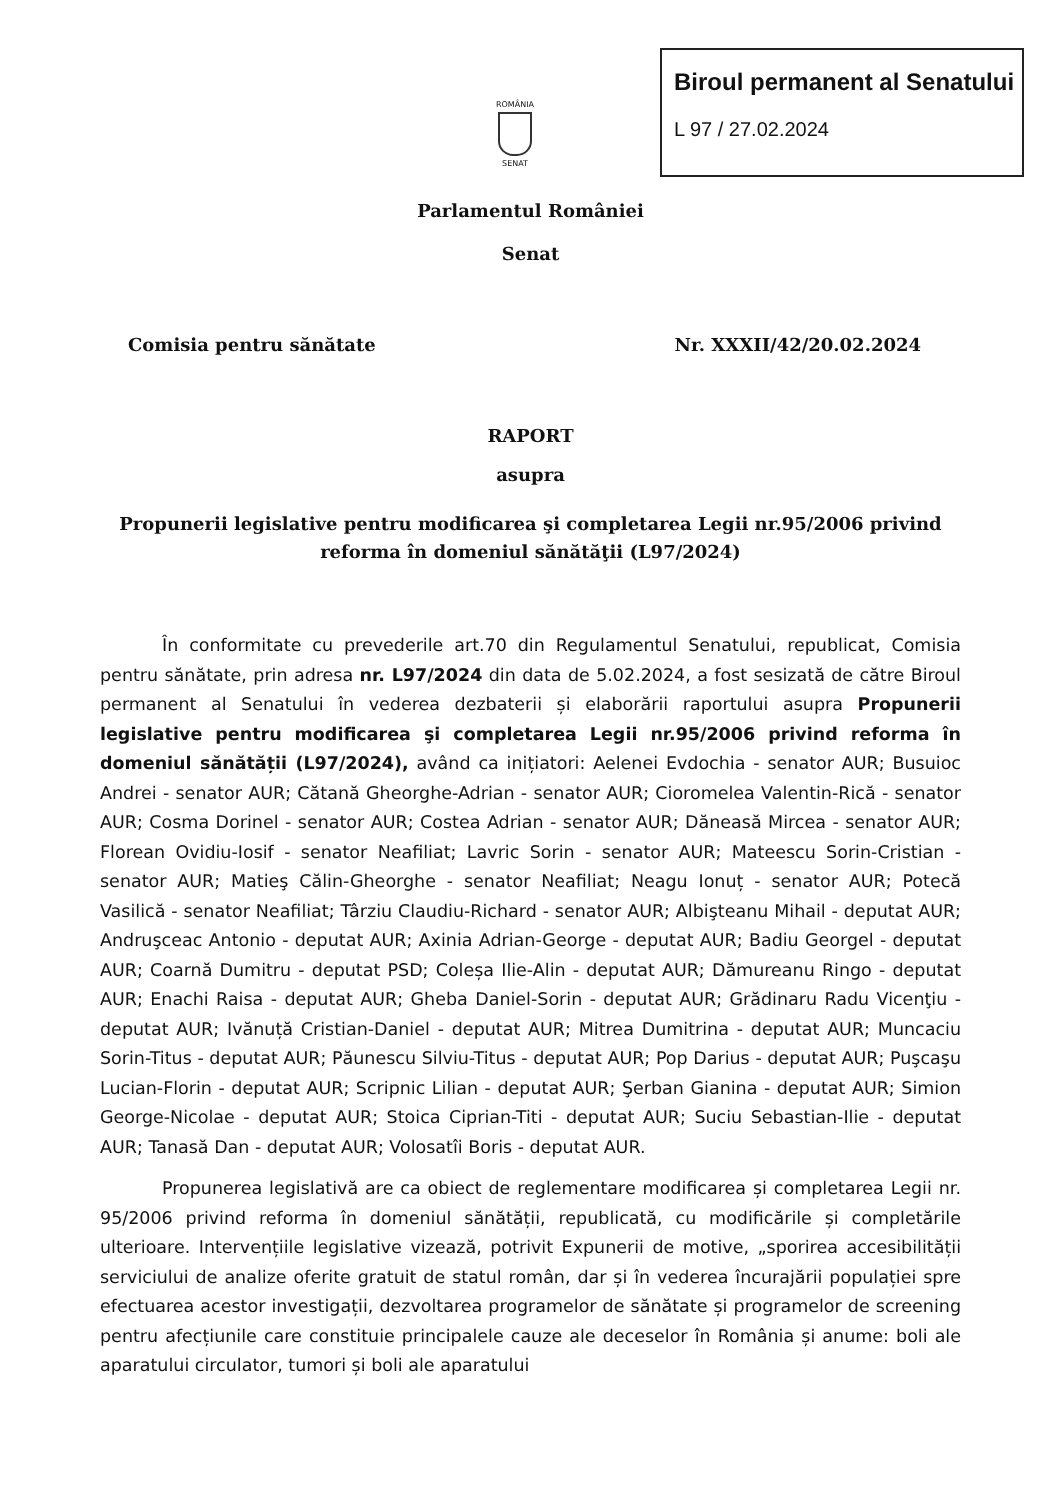Biroul permanent al Senatului
L 97 / 27.02.2024
ROMÂNIA
SENAT
Parlamentul României
Senat
Comisia pentru sănătate Nr. XXXII/42/20.02.2024
RAPORT
asupra
Propunerii legislative pentru modificarea şi completarea Legii nr.95/2006 privind reforma în domeniul sănătăţii (L97/2024)
În conformitate cu prevederile art.70 din Regulamentul Senatului, republicat, Comisia pentru sănătate, prin adresa nr. L97/2024 din data de 5.02.2024, a fost sesizată de către Biroul permanent al Senatului în vederea dezbaterii și elaborării raportului asupra Propunerii legislative pentru modificarea şi completarea Legii nr.95/2006 privind reforma în domeniul sănătății (L97/2024), având ca inițiatori: Aelenei Evdochia - senator AUR; Busuioc Andrei - senator AUR; Cătană Gheorghe-Adrian - senator AUR; Cioromelea Valentin-Rică - senator AUR; Cosma Dorinel - senator AUR; Costea Adrian - senator AUR; Dăneasă Mircea - senator AUR; Florean Ovidiu-Iosif - senator Neafiliat; Lavric Sorin - senator AUR; Mateescu Sorin-Cristian - senator AUR; Matieş Călin-Gheorghe - senator Neafiliat; Neagu Ionuț - senator AUR; Potecă Vasilică - senator Neafiliat; Târziu Claudiu-Richard - senator AUR; Albişteanu Mihail - deputat AUR; Andruşceac Antonio - deputat AUR; Axinia Adrian-George - deputat AUR; Badiu Georgel - deputat AUR; Coarnă Dumitru - deputat PSD; Coleșa Ilie-Alin - deputat AUR; Dămureanu Ringo - deputat AUR; Enachi Raisa - deputat AUR; Gheba Daniel-Sorin - deputat AUR; Grădinaru Radu Vicenţiu - deputat AUR; Ivănuță Cristian-Daniel - deputat AUR; Mitrea Dumitrina - deputat AUR; Muncaciu Sorin-Titus - deputat AUR; Păunescu Silviu-Titus - deputat AUR; Pop Darius - deputat AUR; Puşcaşu Lucian-Florin - deputat AUR; Scripnic Lilian - deputat AUR; Şerban Gianina - deputat AUR; Simion George-Nicolae - deputat AUR; Stoica Ciprian-Titi - deputat AUR; Suciu Sebastian-Ilie - deputat AUR; Tanasă Dan - deputat AUR; Volosatîi Boris - deputat AUR.
Propunerea legislativă are ca obiect de reglementare modificarea și completarea Legii nr. 95/2006 privind reforma în domeniul sănătății, republicată, cu modificările și completările ulterioare. Intervențiile legislative vizează, potrivit Expunerii de motive, „sporirea accesibilității serviciului de analize oferite gratuit de statul român, dar și în vederea încurajării populației spre efectuarea acestor investigații, dezvoltarea programelor de sănătate și programelor de screening pentru afecțiunile care constituie principalele cauze ale deceselor în România și anume: boli ale aparatului circulator, tumori și boli ale aparatului